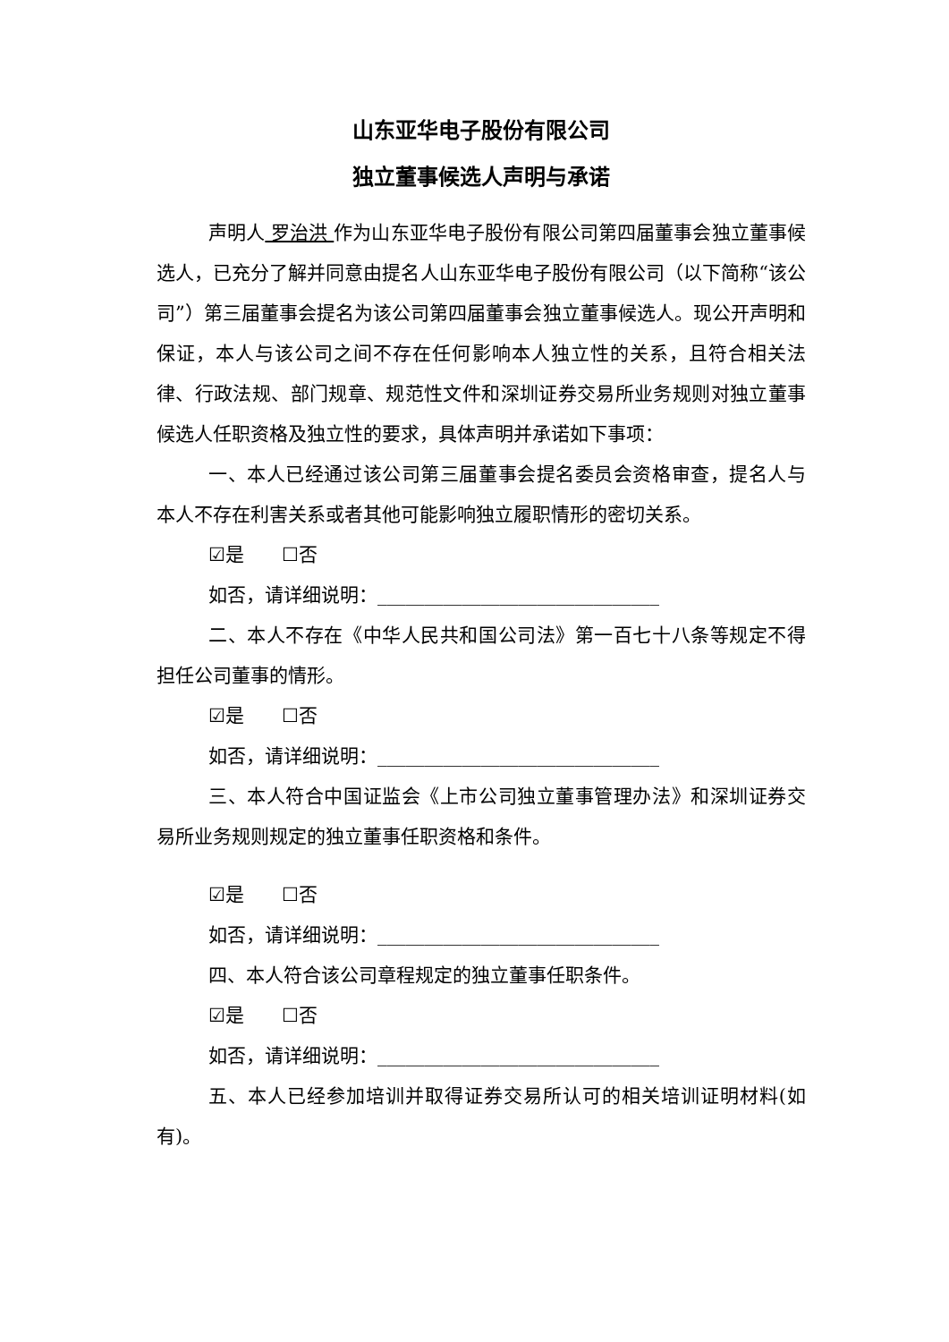山东亚华电子股份有限公司
独立董事候选人声明与承诺
声明人 罗治洪 作为山东亚华电子股份有限公司第四届董事会独立董事候选人，已充分了解并同意由提名人山东亚华电子股份有限公司（以下简称“该公司”）第三届董事会提名为该公司第四届董事会独立董事候选人。现公开声明和保证，本人与该公司之间不存在任何影响本人独立性的关系，且符合相关法律、行政法规、部门规章、规范性文件和深圳证券交易所业务规则对独立董事候选人任职资格及独立性的要求，具体声明并承诺如下事项：
一、本人已经通过该公司第三届董事会提名委员会资格审查，提名人与本人不存在利害关系或者其他可能影响独立履职情形的密切关系。
☑是　　☐否
如否，请详细说明：______________________________
二、本人不存在《中华人民共和国公司法》第一百七十八条等规定不得担任公司董事的情形。
☑是　　☐否
如否，请详细说明：______________________________
三、本人符合中国证监会《上市公司独立董事管理办法》和深圳证券交易所业务规则规定的独立董事任职资格和条件。
☑是　　☐否
如否，请详细说明：______________________________
四、本人符合该公司章程规定的独立董事任职条件。
☑是　　☐否
如否，请详细说明：______________________________
五、本人已经参加培训并取得证券交易所认可的相关培训证明材料(如有)。